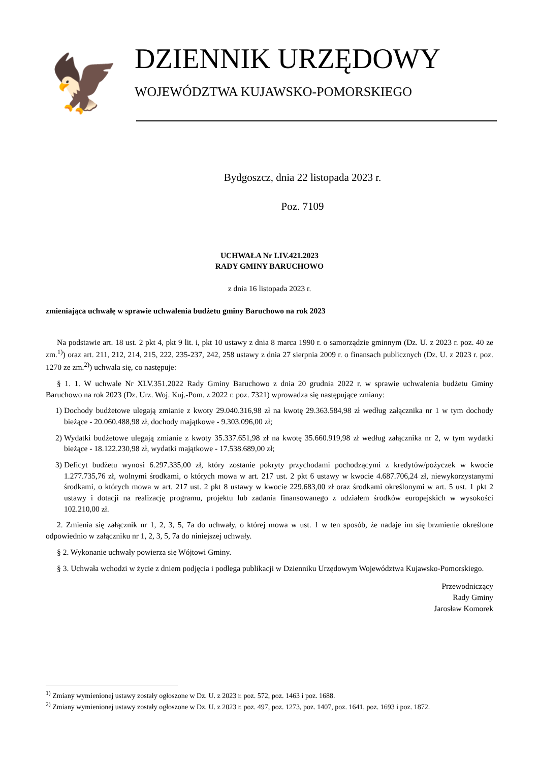🦅
DZIENNIK URZĘDOWY
WOJEWÓDZTWA KUJAWSKO-POMORSKIEGO
Bydgoszcz, dnia 22 listopada 2023 r.
Poz. 7109
UCHWAŁA Nr LIV.421.2023
RADY GMINY BARUCHOWO
z dnia 16 listopada 2023 r.
zmieniająca uchwałę w sprawie uchwalenia budżetu gminy Baruchowo na rok 2023
Na podstawie art. 18 ust. 2 pkt 4, pkt 9 lit. i, pkt 10 ustawy z dnia 8 marca 1990 r. o samorządzie gminnym (Dz. U. z 2023 r. poz. 40 ze zm.<sup>1)</sup>) oraz art. 211, 212, 214, 215, 222, 235-237, 242, 258 ustawy z dnia 27 sierpnia 2009 r. o finansach publicznych (Dz. U. z 2023 r. poz. 1270 ze zm.<sup>2)</sup>) uchwala się, co następuje:
§ 1. 1. W uchwale Nr XLV.351.2022 Rady Gminy Baruchowo z dnia 20 grudnia 2022 r. w sprawie uchwalenia budżetu Gminy Baruchowo na rok 2023 (Dz. Urz. Woj. Kuj.-Pom. z 2022 r. poz. 7321) wprowadza się następujące zmiany:
1) Dochody budżetowe ulegają zmianie z kwoty 29.040.316,98 zł na kwotę 29.363.584,98 zł według załącznika nr 1 w tym dochody bieżące - 20.060.488,98 zł, dochody majątkowe - 9.303.096,00 zł;
2) Wydatki budżetowe ulegają zmianie z kwoty 35.337.651,98 zł na kwotę 35.660.919,98 zł według załącznika nr 2, w tym wydatki bieżące - 18.122.230,98 zł, wydatki majątkowe - 17.538.689,00 zł;
3) Deficyt budżetu wynosi 6.297.335,00 zł, który zostanie pokryty przychodami pochodzącymi z kredytów/pożyczek w kwocie 1.277.735,76 zł, wolnymi środkami, o których mowa w art. 217 ust. 2 pkt 6 ustawy w kwocie 4.687.706,24 zł, niewykorzystanymi środkami, o których mowa w art. 217 ust. 2 pkt 8 ustawy w kwocie 229.683,00 zł oraz środkami określonymi w art. 5 ust. 1 pkt 2 ustawy i dotacji na realizację programu, projektu lub zadania finansowanego z udziałem środków europejskich w wysokości 102.210,00 zł.
2. Zmienia się załącznik nr 1, 2, 3, 5, 7a do uchwały, o której mowa w ust. 1 w ten sposób, że nadaje im się brzmienie określone odpowiednio w załączniku nr 1, 2, 3, 5, 7a do niniejszej uchwały.
§ 2. Wykonanie uchwały powierza się Wójtowi Gminy.
§ 3. Uchwała wchodzi w życie z dniem podjęcia i podlega publikacji w Dzienniku Urzędowym Województwa Kujawsko-Pomorskiego.
Przewodniczący
Rady Gminy
Jarosław Komorek
<sup>1)</sup> Zmiany wymienionej ustawy zostały ogłoszone w Dz. U. z 2023 r. poz. 572, poz. 1463 i poz. 1688.
<sup>2)</sup> Zmiany wymienionej ustawy zostały ogłoszone w Dz. U. z 2023 r. poz. 497, poz. 1273, poz. 1407, poz. 1641, poz. 1693 i poz. 1872.